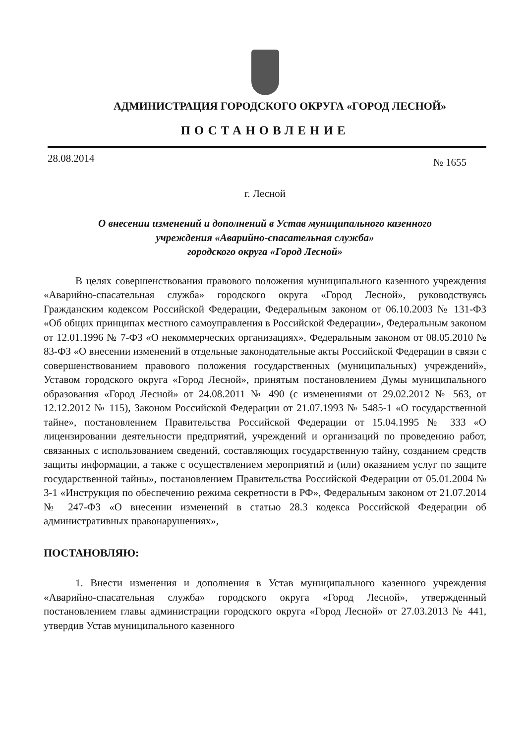АДМИНИСТРАЦИЯ ГОРОДСКОГО ОКРУГА «ГОРОД ЛЕСНОЙ»
ПОСТАНОВЛЕНИЕ
28.08.2014 № 1655
г. Лесной
О внесении изменений и дополнений в Устав муниципального казенного
учреждения «Аварийно-спасательная служба»
городского округа «Город Лесной»
В целях совершенствования правового положения муниципального казенного учреждения «Аварийно-спасательная служба» городского округа «Город Лесной», руководствуясь Гражданским кодексом Российской Федерации, Федеральным законом от 06.10.2003 № 131-ФЗ «Об общих принципах местного самоуправления в Российской Федерации», Федеральным законом от 12.01.1996 № 7-ФЗ «О некоммерческих организациях», Федеральным законом от 08.05.2010 № 83-ФЗ «О внесении изменений в отдельные законодательные акты Российской Федерации в связи с совершенствованием правового положения государственных (муниципальных) учреждений», Уставом городского округа «Город Лесной», принятым постановлением Думы муниципального образования «Город Лесной» от 24.08.2011 № 490 (с изменениями от 29.02.2012 № 563, от 12.12.2012 № 115), Законом Российской Федерации от 21.07.1993 № 5485-1 «О государственной тайне», постановлением Правительства Российской Федерации от 15.04.1995 № 333 «О лицензировании деятельности предприятий, учреждений и организаций по проведению работ, связанных с использованием сведений, составляющих государственную тайну, созданием средств защиты информации, а также с осуществлением мероприятий и (или) оказанием услуг по защите государственной тайны», постановлением Правительства Российской Федерации от 05.01.2004 № 3-1 «Инструкция по обеспечению режима секретности в РФ», Федеральным законом от 21.07.2014 № 247-ФЗ «О внесении изменений в статью 28.3 кодекса Российской Федерации об административных правонарушениях»,
ПОСТАНОВЛЯЮ:
1. Внести изменения и дополнения в Устав муниципального казенного учреждения «Аварийно-спасательная служба» городского округа «Город Лесной», утвержденный постановлением главы администрации городского округа «Город Лесной» от 27.03.2013 № 441, утвердив Устав муниципального казенного